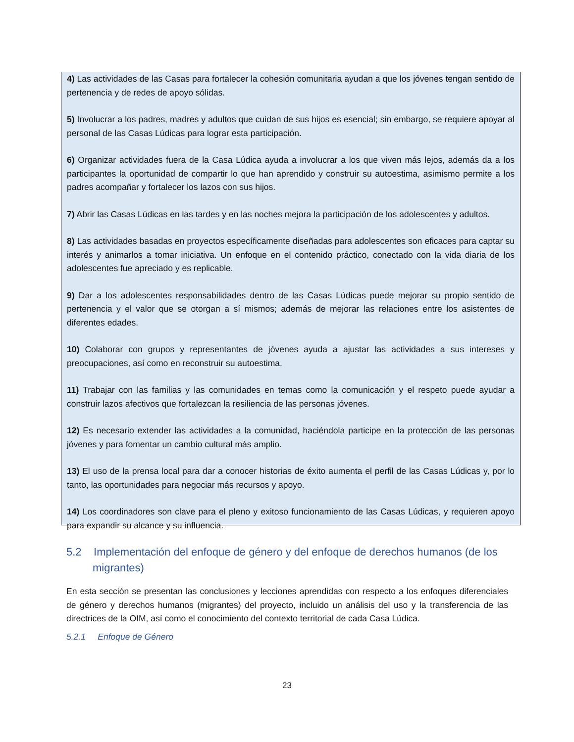4) Las actividades de las Casas para fortalecer la cohesión comunitaria ayudan a que los jóvenes tengan sentido de pertenencia y de redes de apoyo sólidas.
5) Involucrar a los padres, madres y adultos que cuidan de sus hijos es esencial; sin embargo, se requiere apoyar al personal de las Casas Lúdicas para lograr esta participación.
6) Organizar actividades fuera de la Casa Lúdica ayuda a involucrar a los que viven más lejos, además da a los participantes la oportunidad de compartir lo que han aprendido y construir su autoestima, asimismo permite a los padres acompañar y fortalecer los lazos con sus hijos.
7) Abrir las Casas Lúdicas en las tardes y en las noches mejora la participación de los adolescentes y adultos.
8) Las actividades basadas en proyectos específicamente diseñadas para adolescentes son eficaces para captar su interés y animarlos a tomar iniciativa. Un enfoque en el contenido práctico, conectado con la vida diaria de los adolescentes fue apreciado y es replicable.
9) Dar a los adolescentes responsabilidades dentro de las Casas Lúdicas puede mejorar su propio sentido de pertenencia y el valor que se otorgan a sí mismos; además de mejorar las relaciones entre los asistentes de diferentes edades.
10) Colaborar con grupos y representantes de jóvenes ayuda a ajustar las actividades a sus intereses y preocupaciones, así como en reconstruir su autoestima.
11) Trabajar con las familias y las comunidades en temas como la comunicación y el respeto puede ayudar a construir lazos afectivos que fortalezcan la resiliencia de las personas jóvenes.
12) Es necesario extender las actividades a la comunidad, haciéndola participe en la protección de las personas jóvenes y para fomentar un cambio cultural más amplio.
13) El uso de la prensa local para dar a conocer historias de éxito aumenta el perfil de las Casas Lúdicas y, por lo tanto, las oportunidades para negociar más recursos y apoyo.
14) Los coordinadores son clave para el pleno y exitoso funcionamiento de las Casas Lúdicas, y requieren apoyo para expandir su alcance y su influencia.
5.2 Implementación del enfoque de género y del enfoque de derechos humanos (de los migrantes)
En esta sección se presentan las conclusiones y lecciones aprendidas con respecto a los enfoques diferenciales de género y derechos humanos (migrantes) del proyecto, incluido un análisis del uso y la transferencia de las directrices de la OIM, así como el conocimiento del contexto territorial de cada Casa Lúdica.
5.2.1 Enfoque de Género
23